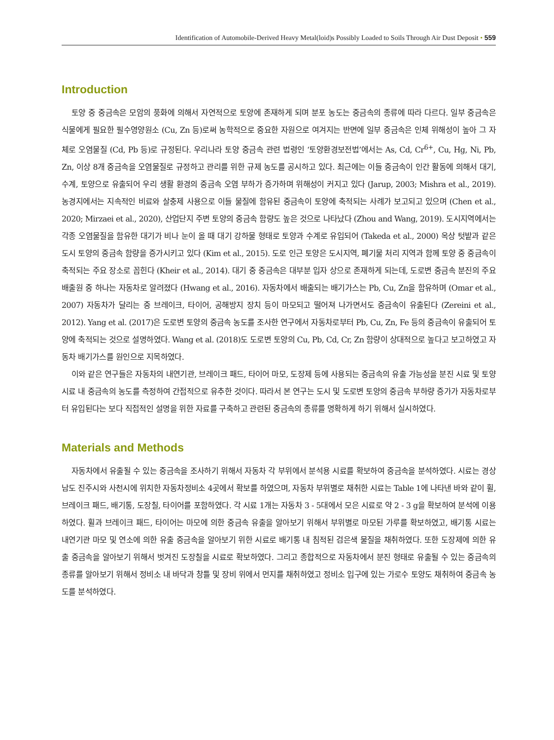Identification of Automobile-Derived Heavy Metal(loid)s Possibly Loaded to Soils Through Air Dust Deposit • 559
Introduction
토양 중 중금속은 모암의 풍화에 의해서 자연적으로 토양에 존재하게 되며 분포 농도는 중금속의 종류에 따라 다르다. 일부 중금속은 식물에게 필요한 필수영양원소 (Cu, Zn 등)로써 농학적으로 중요한 자원으로 여겨지는 반면에 일부 중금속은 인체 위해성이 높아 그 자체로 오염물질 (Cd, Pb 등)로 규정된다. 우리나라 토양 중금속 관련 법령인 ‘토양환경보전법’에서는 As, Cd, Cr<sup>6+</sup>, Cu, Hg, Ni, Pb, Zn, 이상 8개 중금속을 오염물질로 규정하고 관리를 위한 규제 농도를 공시하고 있다. 최근에는 이들 중금속이 인간 활동에 의해서 대기, 수계, 토양으로 유출되어 우리 생활 환경의 중금속 오염 부하가 증가하며 위해성이 커지고 있다 (Jarup, 2003; Mishra et al., 2019). 농경지에서는 지속적인 비료와 살충제 사용으로 이들 물질에 함유된 중금속이 토양에 축적되는 사례가 보고되고 있으며 (Chen et al., 2020; Mirzaei et al., 2020), 산업단지 주변 토양의 중금속 함량도 높은 것으로 나타났다 (Zhou and Wang, 2019). 도시지역에서는 각종 오염물질을 함유한 대기가 비나 눈이 올 때 대기 강하물 형태로 토양과 수계로 유입되어 (Takeda et al., 2000) 옥상 텃밭과 같은 도시 토양의 중금속 함량을 증가시키고 있다 (Kim et al., 2015). 도로 인근 토양은 도시지역, 폐기물 처리 지역과 함께 토양 중 중금속이 축적되는 주요 장소로 꼽힌다 (Kheir et al., 2014). 대기 중 중금속은 대부분 입자 상으로 존재하게 되는데, 도로변 중금속 분진의 주요 배출원 중 하나는 자동차로 알려졌다 (Hwang et al., 2016). 자동차에서 배출되는 배기가스는 Pb, Cu, Zn을 함유하며 (Omar et al., 2007) 자동차가 달리는 중 브레이크, 타이어, 공해방지 장치 등이 마모되고 떨어져 나가면서도 중금속이 유출된다 (Zereini et al., 2012). Yang et al. (2017)은 도로변 토양의 중금속 농도를 조사한 연구에서 자동차로부터 Pb, Cu, Zn, Fe 등의 중금속이 유출되어 토양에 축적되는 것으로 설명하였다. Wang et al. (2018)도 도로변 토양의 Cu, Pb, Cd, Cr, Zn 함량이 상대적으로 높다고 보고하였고 자동차 배기가스를 원인으로 지목하였다.
이와 같은 연구들은 자동차의 내연기관, 브레이크 패드, 타이어 마모, 도장제 등에 사용되는 중금속의 유출 가능성을 분진 시료 및 토양 시료 내 중금속의 농도를 측정하여 간접적으로 유추한 것이다. 따라서 본 연구는 도시 및 도로변 토양의 중금속 부하량 증가가 자동차로부터 유입된다는 보다 직접적인 설명을 위한 자료를 구축하고 관련된 중금속의 종류를 명확하게 하기 위해서 실시하였다.
Materials and Methods
자동차에서 유출될 수 있는 중금속을 조사하기 위해서 자동차 각 부위에서 분석용 시료를 확보하여 중금속을 분석하였다. 시료는 경상남도 진주시와 사천시에 위치한 자동차정비소 4곳에서 확보를 하였으며, 자동차 부위별로 채취한 시료는 Table 1에 나타낸 바와 같이 휠, 브레이크 패드, 배기통, 도장칠, 타이어를 포함하였다. 각 시료 1개는 자동차 3 - 5대에서 모은 시료로 약 2 - 3 g을 확보하여 분석에 이용하였다. 휠과 브레이크 패드, 타이어는 마모에 의한 중금속 유출을 알아보기 위해서 부위별로 마모된 가루를 확보하였고, 배기통 시료는 내연기관 마모 및 연소에 의한 유출 중금속을 알아보기 위한 시료로 배기통 내 침적된 검은색 물질을 채취하였다. 또한 도장제에 의한 유출 중금속을 알아보기 위해서 벗겨진 도장칠을 시료로 확보하였다. 그리고 종합적으로 자동차에서 분진 형태로 유출될 수 있는 중금속의 종류를 알아보기 위해서 정비소 내 바닥과 창틀 및 장비 위에서 먼지를 채취하였고 정비소 입구에 있는 가로수 토양도 채취하여 중금속 농도를 분석하였다.